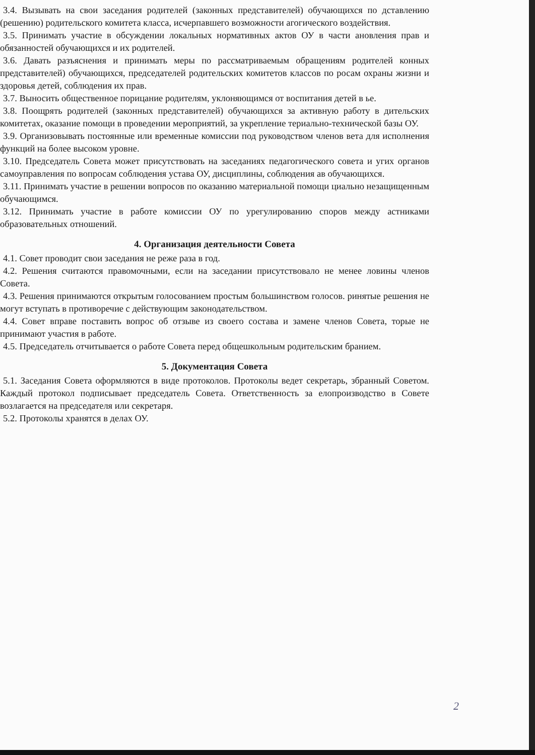3.4. Вызывать на свои заседания родителей (законных представителей) обучающихся по дставлению (решению) родительского комитета класса, исчерпавшего возможности агогического воздействия.
3.5. Принимать участие в обсуждении локальных нормативных актов ОУ в части ановления прав и обязанностей обучающихся и их родителей.
3.6. Давать разъяснения и принимать меры по рассматриваемым обращениям родителей конных представителей) обучающихся, председателей родительских комитетов классов по росам охраны жизни и здоровья детей, соблюдения их прав.
3.7. Выносить общественное порицание родителям, уклоняющимся от воспитания детей в ье.
3.8. Поощрять родителей (законных представителей) обучающихся за активную работу в дительских комитетах, оказание помощи в проведении мероприятий, за укрепление териально-технической базы ОУ.
3.9. Организовывать постоянные или временные комиссии под руководством членов вета для исполнения функций на более высоком уровне.
3.10. Председатель Совета может присутствовать на заседаниях педагогического совета и угих органов самоуправления по вопросам соблюдения устава ОУ, дисциплины, соблюдения ав обучающихся.
3.11. Принимать участие в решении вопросов по оказанию материальной помощи циально незащищенным обучающимся.
3.12. Принимать участие в работе комиссии ОУ по урегулированию споров между астниками образовательных отношений.
4. Организация деятельности Совета
4.1. Совет проводит свои заседания не реже раза в год.
4.2. Решения считаются правомочными, если на заседании присутствовало не менее ловины членов Совета.
4.3. Решения принимаются открытым голосованием простым большинством голосов. ринятые решения не могут вступать в противоречие с действующим законодательством.
4.4. Совет вправе поставить вопрос об отзыве из своего состава и замене членов Совета, торые не принимают участия в работе.
4.5. Председатель отчитывается о работе Совета перед общешкольным родительским бранием.
5. Документация Совета
5.1. Заседания Совета оформляются в виде протоколов. Протоколы ведет секретарь, збранный Советом. Каждый протокол подписывает председатель Совета. Ответственность за елопроизводство в Совете возлагается на председателя или секретаря.
5.2. Протоколы хранятся в делах ОУ.
2